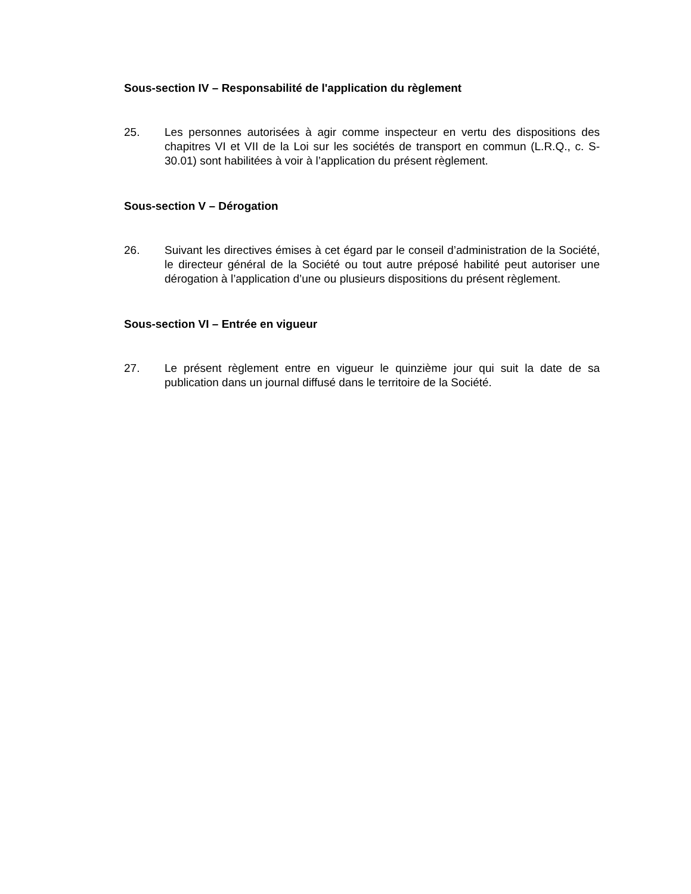Sous-section IV – Responsabilité de l'application du règlement
25. Les personnes autorisées à agir comme inspecteur en vertu des dispositions des chapitres VI et VII de la Loi sur les sociétés de transport en commun (L.R.Q., c. S-30.01) sont habilitées à voir à l’application du présent règlement.
Sous-section V – Dérogation
26. Suivant les directives émises à cet égard par le conseil d’administration de la Société, le directeur général de la Société ou tout autre préposé habilité peut autoriser une dérogation à l’application d’une ou plusieurs dispositions du présent règlement.
Sous-section VI – Entrée en vigueur
27. Le présent règlement entre en vigueur le quinzième jour qui suit la date de sa publication dans un journal diffusé dans le territoire de la Société.